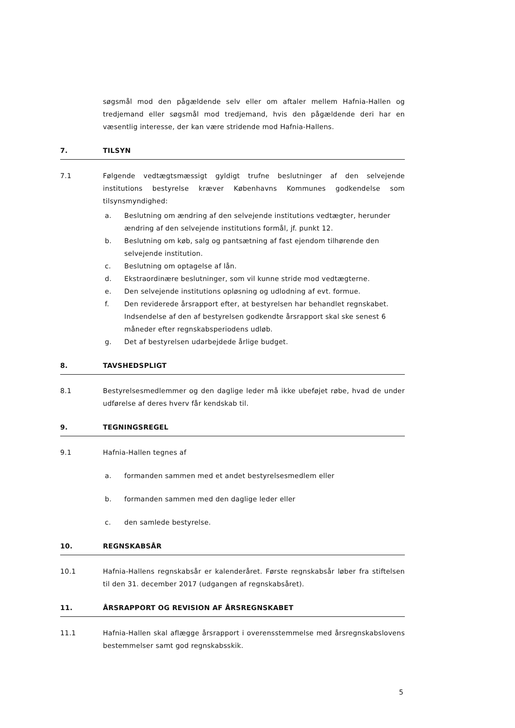søgsmål mod den pågældende selv eller om aftaler mellem Hafnia-Hallen og tredjemand eller søgsmål mod tredjemand, hvis den pågældende deri har en væsentlig interesse, der kan være stridende mod Hafnia-Hallens.
7. TILSYN
7.1 Følgende vedtægtsmæssigt gyldigt trufne beslutninger af den selvejende institutions bestyrelse kræver Københavns Kommunes godkendelse som tilsynsmyndighed:
a. Beslutning om ændring af den selvejende institutions vedtægter, herunder ændring af den selvejende institutions formål, jf. punkt 12.
b. Beslutning om køb, salg og pantsætning af fast ejendom tilhørende den selvejende institution.
c. Beslutning om optagelse af lån.
d. Ekstraordinære beslutninger, som vil kunne stride mod vedtægterne.
e. Den selvejende institutions opløsning og udlodning af evt. formue.
f. Den reviderede årsrapport efter, at bestyrelsen har behandlet regnskabet. Indsendelse af den af bestyrelsen godkendte årsrapport skal ske senest 6 måneder efter regnskabsperiodens udløb.
g. Det af bestyrelsen udarbejdede årlige budget.
8. TAVSHEDSPLIGT
8.1 Bestyrelsesmedlemmer og den daglige leder må ikke ubeføjet røbe, hvad de under udførelse af deres hverv får kendskab til.
9. TEGNINGSREGEL
9.1 Hafnia-Hallen tegnes af
a. formanden sammen med et andet bestyrelsesmedlem eller
b. formanden sammen med den daglige leder eller
c. den samlede bestyrelse.
10. REGNSKABSÅR
10.1 Hafnia-Hallens regnskabsår er kalenderåret. Første regnskabsår løber fra stiftelsen til den 31. december 2017 (udgangen af regnskabsåret).
11. ÅRSRAPPORT OG REVISION AF ÅRSREGNSKABET
11.1 Hafnia-Hallen skal aflægge årsrapport i overensstemmelse med årsregnskabslovens bestemmelser samt god regnskabsskik.
5